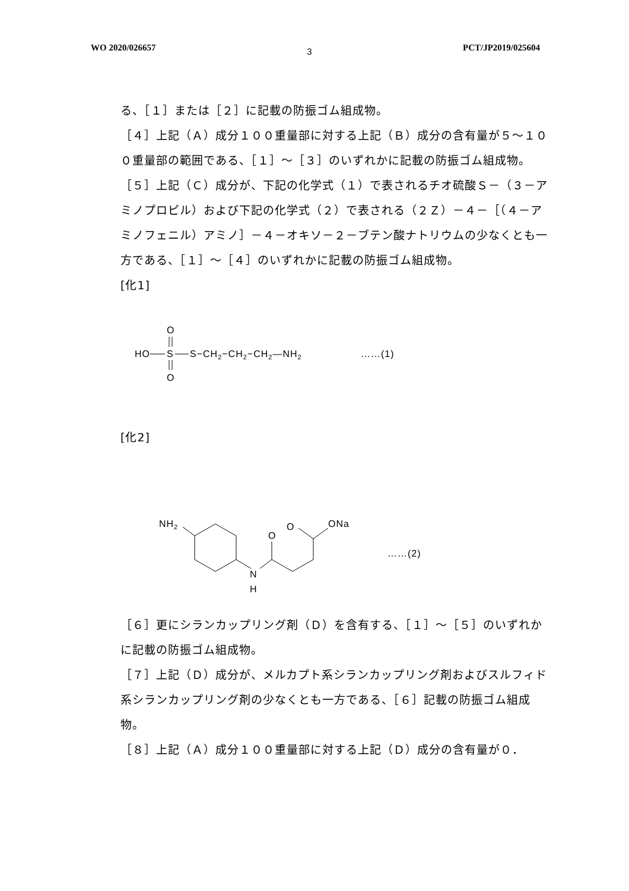WO 2020/026657 3 PCT/JP2019/025604
る、［１］または［２］に記載の防振ゴム組成物。
［４］上記（Ａ）成分１００重量部に対する上記（Ｂ）成分の含有量が５～１００重量部の範囲である、［１］～［３］のいずれかに記載の防振ゴム組成物。
［５］上記（Ｃ）成分が、下記の化学式（１）で表されるチオ硫酸Ｓ－（３－アミノプロピル）および下記の化学式（２）で表される（２Ｚ）－４－［（４－アミノフェニル）アミノ］－４－オキソ－２－ブテン酸ナトリウムの少なくとも一方である、［１］～［４］のいずれかに記載の防振ゴム組成物。
[化1]
HO
S
O
O
S−CH2−CH2−CH2—NH2
……(1)
[化2]
NH2
N
H
O
O
ONa
……(2)
［６］更にシランカップリング剤（Ｄ）を含有する、［１］～［５］のいずれかに記載の防振ゴム組成物。
［７］上記（Ｄ）成分が、メルカプト系シランカップリング剤およびスルフィド系シランカップリング剤の少なくとも一方である、［６］記載の防振ゴム組成物。
［８］上記（Ａ）成分１００重量部に対する上記（Ｄ）成分の含有量が０．